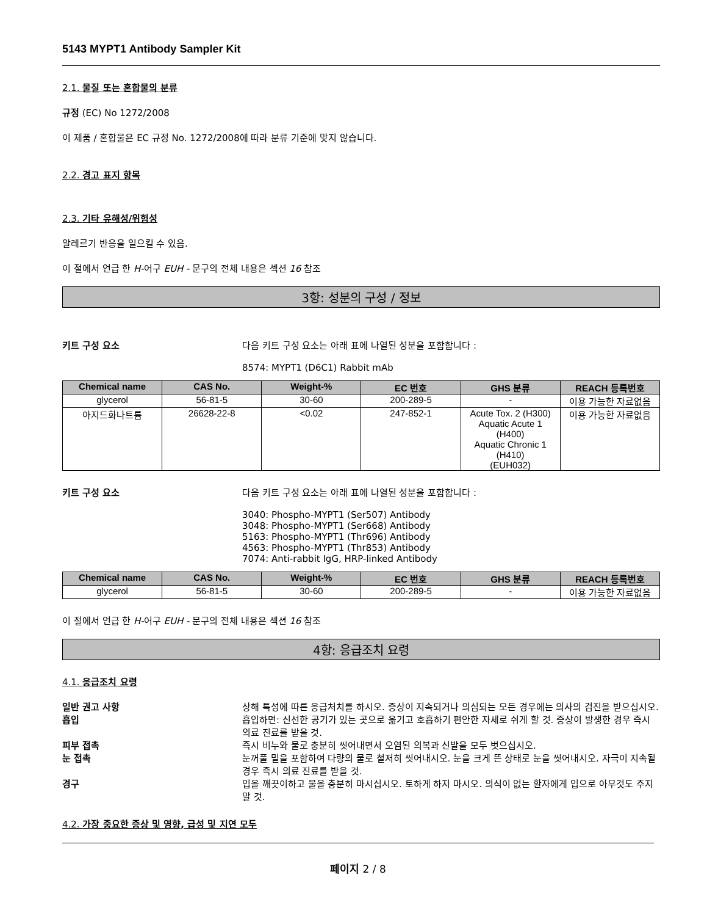5143 MYPT1 Antibody Sampler Kit
2.1. 물질 또는 혼합물의 분류
규정 (EC) No 1272/2008
이 제품 / 혼합물은 EC 규정 No. 1272/2008에 따라 분류 기준에 맞지 않습니다.
2.2. 경고 표지 항목
2.3. 기타 유해성/위험성
알레르기 반응을 일으킬 수 있음.
이 절에서 언급 한 H-어구 EUH - 문구의 전체 내용은 섹션 16 참조
3항: 성분의 구성 / 정보
키트 구성 요소 다음 키트 구성 요소는 아래 표에 나열된 성분을 포함합니다 :
8574: MYPT1 (D6C1) Rabbit mAb
| Chemical name | CAS No. | Weight-% | EC 번호 | GHS 분류 | REACH 등록번호 |
| --- | --- | --- | --- | --- | --- |
| glycerol | 56-81-5 | 30-60 | 200-289-5 | - | 이용 가능한 자료없음 |
| 아지드화나트륨 | 26628-22-8 | <0.02 | 247-852-1 | Acute Tox. 2 (H300) Aquatic Acute 1 (H400) Aquatic Chronic 1 (H410) (EUH032) | 이용 가능한 자료없음 |
키트 구성 요소 다음 키트 구성 요소는 아래 표에 나열된 성분을 포함합니다 :
3040: Phospho-MYPT1 (Ser507) Antibody
3048: Phospho-MYPT1 (Ser668) Antibody
5163: Phospho-MYPT1 (Thr696) Antibody
4563: Phospho-MYPT1 (Thr853) Antibody
7074: Anti-rabbit IgG, HRP-linked Antibody
| Chemical name | CAS No. | Weight-% | EC 번호 | GHS 분류 | REACH 등록번호 |
| --- | --- | --- | --- | --- | --- |
| glycerol | 56-81-5 | 30-60 | 200-289-5 | - | 이용 가능한 자료없음 |
이 절에서 언급 한 H-어구 EUH - 문구의 전체 내용은 섹션 16 참조
4항: 응급조치 요령
4.1. 응급조치 요령
일반 권고 사항 상해 특성에 따른 응급처치를 하시오. 증상이 지속되거나 의심되는 모든 경우에는 의사의 검진을 받으십시오.
흡입 흡입하면: 신선한 공기가 있는 곳으로 옮기고 호흡하기 편안한 자세로 쉬게 할 것. 증상이 발생한 경우 즉시 의료 진료를 받을 것.
피부 접촉 즉시 비누와 물로 충분히 씻어내면서 오염된 의복과 신발을 모두 벗으십시오.
눈 접촉 눈꺼풀 밑을 포함하여 다량의 물로 철저히 씻어내시오. 눈을 크게 뜬 상태로 눈을 씻어내시오. 자극이 지속될 경우 즉시 의료 진료를 받을 것.
경구 입을 깨끗이하고 물을 충분히 마시십시오. 토하게 하지 마시오. 의식이 없는 환자에게 입으로 아무것도 주지 말 것.
4.2. 가장 중요한 증상 및 영향, 급성 및 지연 모두
페이지 2 / 8